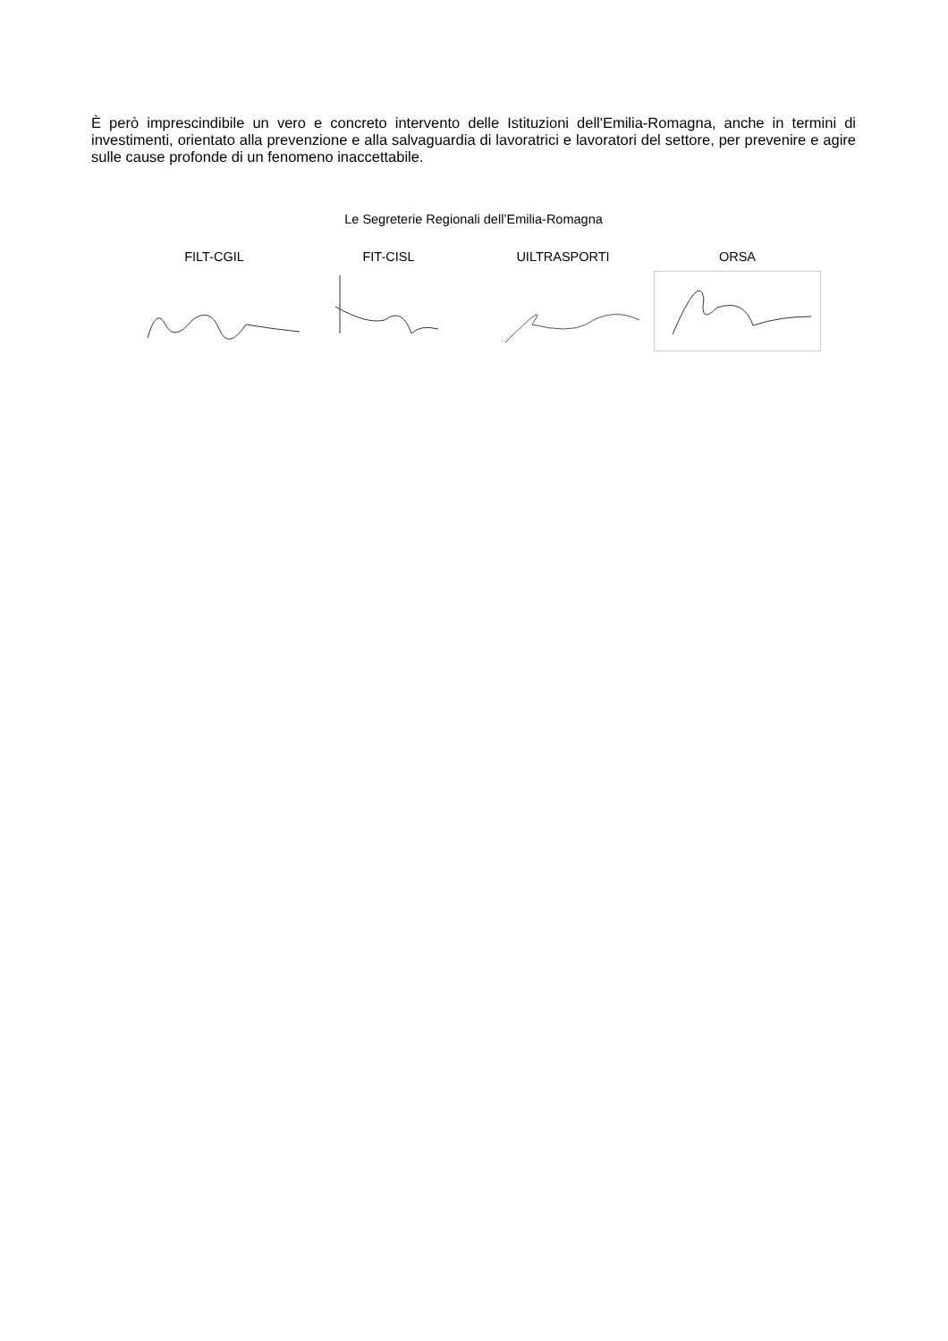È però imprescindibile un vero e concreto intervento delle Istituzioni dell'Emilia-Romagna, anche in termini di investimenti, orientato alla prevenzione e alla salvaguardia di lavoratrici e lavoratori del settore, per prevenire e agire sulle cause profonde di un fenomeno inaccettabile.
Le Segreterie Regionali dell’Emilia-Romagna
FILT-CGIL FIT-CISL UILTRASPORTI ORSA